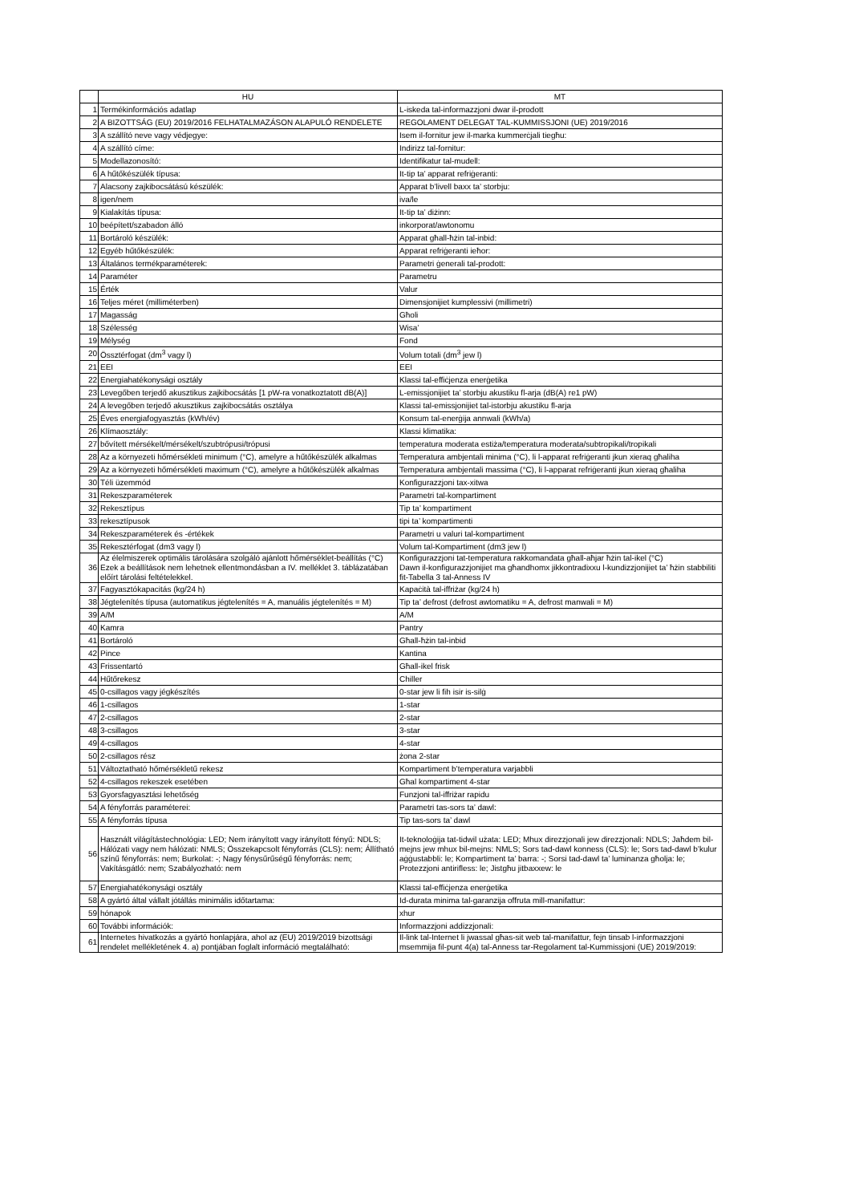| | HU | MT |
| --- | --- | --- |
| 1 | Termékinformációs adatlap | L-iskeda tal-informazzjoni dwar il-prodott |
| 2 | A BIZOTTSÁG (EU) 2019/2016 FELHATALMAZÁSON ALAPULÓ RENDELETE | REGOLAMENT DELEGAT TAL-KUMMISSJONI (UE) 2019/2016 |
| 3 | A szállító neve vagy védjegye: | Isem il-fornitur jew il-marka kummerċjali tiegħu: |
| 4 | A szállító címe: | Indirizz tal-fornitur: |
| 5 | Modellazonosító: | Identifikatur tal-mudell: |
| 6 | A hűtőkészülék típusa: | It-tip ta’ apparat refriġeranti: |
| 7 | Alacsony zajkibocsátású készülék: | Apparat b’livell baxx ta’ storbju: |
| 8 | igen/nem | iva/le |
| 9 | Kialakítás típusa: | It-tip ta’ diżinn: |
| 10 | beépített/szabadon álló | inkorporat/awtonomu |
| 11 | Bortároló készülék: | Apparat għall-ħżin tal-inbid: |
| 12 | Egyéb hűtőkészülék: | Apparat refriġeranti ieħor: |
| 13 | Általános termékparaméterek: | Parametri ġenerali tal-prodott: |
| 14 | Paraméter | Parametru |
| 15 | Érték | Valur |
| 16 | Teljes méret (milliméterben) | Dimensjonijiet kumplessivi (millimetri) |
| 17 | Magasság | Għoli |
| 18 | Szélesség | Wisa’ |
| 19 | Mélység | Fond |
| 20 | Össztérfogat (dm<sup>3</sup> vagy l) | Volum totali (dm<sup>3</sup> jew l) |
| 21 | EEI | EEI |
| 22 | Energiahatékonysági osztály | Klassi tal-effiċjenza enerġetika |
| 23 | Levegőben terjedő akusztikus zajkibocsátás [1 pW-ra vonatkoztatott dB(A)] | L-emissjonijiet ta’ storbju akustiku fl-arja (dB(A) re1 pW) |
| 24 | A levegőben terjedő akusztikus zajkibocsátás osztálya | Klassi tal-emissjonijiet tal-istorbju akustiku fl-arja |
| 25 | Éves energiafogyasztás (kWh/év) | Konsum tal-enerġija annwali (kWh/a) |
| 26 | Klímaosztály: | Klassi klimatika: |
| 27 | bővített mérsékelt/mérsékelt/szubtrópusi/trópusi | temperatura moderata estiża/temperatura moderata/subtropikali/tropikali |
| 28 | Az a környezeti hőmérsékleti minimum (°C), amelyre a hűtőkészülék alkalmas | Temperatura ambjentali minima (°C), li l-apparat refriġeranti jkun xieraq għaliha |
| 29 | Az a környezeti hőmérsékleti maximum (°C), amelyre a hűtőkészülék alkalmas | Temperatura ambjentali massima (°C), li l-apparat refriġeranti jkun xieraq għaliha |
| 30 | Téli üzemmód | Konfigurazzjoni tax-xitwa |
| 31 | Rekeszparaméterek | Parametri tal-kompartiment |
| 32 | Rekesztípus | Tip ta’ kompartiment |
| 33 | rekesztípusok | tipi ta’ kompartimenti |
| 34 | Rekeszparaméterek és -értékek | Parametri u valuri tal-kompartiment |
| 35 | Rekesztérfogat (dm3 vagy l) | Volum tal-Kompartiment (dm3 jew l) |
| 36 | Az élelmiszerek optimális tárolására szolgáló ajánlott hőmérséklet-beállítás (°C) Ezek a beállítások nem lehetnek ellentmondásban a IV. melléklet 3. táblázatában előírt tárolási feltételekkel. | Konfigurazzjoni tat-temperatura rakkomandata għall-aħjar ħżin tal-ikel (°C) Dawn il-konfigurazzjonijiet ma għandhomx jikkontradixxu l-kundizzjonijiet ta’ ħżin stabbiliti fit-Tabella 3 tal-Anness IV |
| 37 | Fagyasztókapacitás (kg/24 h) | Kapaċità tal-iffriżar (kg/24 h) |
| 38 | Jégtelenítés típusa (automatikus jégtelenítés = A, manuális jégtelenítés = M) | Tip ta’ defrost (defrost awtomatiku = A, defrost manwali = M) |
| 39 | A/M | A/M |
| 40 | Kamra | Pantry |
| 41 | Bortároló | Għall-ħżin tal-inbid |
| 42 | Pince | Kantina |
| 43 | Frissentartó | Għall-ikel frisk |
| 44 | Hűtőrekesz | Chiller |
| 45 | 0-csillagos vagy jégkészítés | 0-star jew li fih isir is-silġ |
| 46 | 1-csillagos | 1-star |
| 47 | 2-csillagos | 2-star |
| 48 | 3-csillagos | 3-star |
| 49 | 4-csillagos | 4-star |
| 50 | 2-csillagos rész | żona 2-star |
| 51 | Változtatható hőmérsékletű rekesz | Kompartiment b’temperatura varjabbli |
| 52 | 4-csillagos rekeszek esetében | Għal kompartiment 4-star |
| 53 | Gyorsfagyasztási lehetőség | Funzjoni tal-iffriżar rapidu |
| 54 | A fényforrás paraméterei: | Parametri tas-sors ta’ dawl: |
| 55 | A fényforrás típusa | Tip tas-sors ta’ dawl |
| 56 | Használt világítástechnológia: LED; Nem irányított vagy irányított fényű: NDLS; Hálózati vagy nem hálózati: NMLS; Összekapcsolt fényforrás (CLS): nem; Állítható színű fényforrás: nem; Burkolat: -; Nagy fénysűrűségű fényforrás: nem; Vakításgátló: nem; Szabályozható: nem | It-teknoloġija tat-tidwil użata: LED; Mhux direzzjonali jew direzzjonali: NDLS; Jaħdem bil-mejns jew mhux bil-mejns: NMLS; Sors tad-dawl konness (CLS): le; Sors tad-dawl b’kulur aġġustabbli: le; Kompartiment ta’ barra: -; Sorsi tad-dawl ta’ luminanza għolja: le; Protezzjoni antirifless: le; Jistgħu jitbaxxew: le |
| 57 | Energiahatékonysági osztály | Klassi tal-effiċjenza enerġetika |
| 58 | A gyártó által vállalt jótállás minimális időtartama: | Id-durata minima tal-garanzija offruta mill-manifattur: |
| 59 | hónapok | xhur |
| 60 | További információk: | Informazzjoni addizzjonali: |
| 61 | Internetes hivatkozás a gyártó honlapjára, ahol az (EU) 2019/2019 bizottsági rendelet mellékletének 4. a) pontjában foglalt információ megtalálható: | Il-link tal-Internet li jwassal għas-sit web tal-manifattur, fejn tinsab l-informazzjoni msemmija fil-punt 4(a) tal-Anness tar-Regolament tal-Kummissjoni (UE) 2019/2019: |